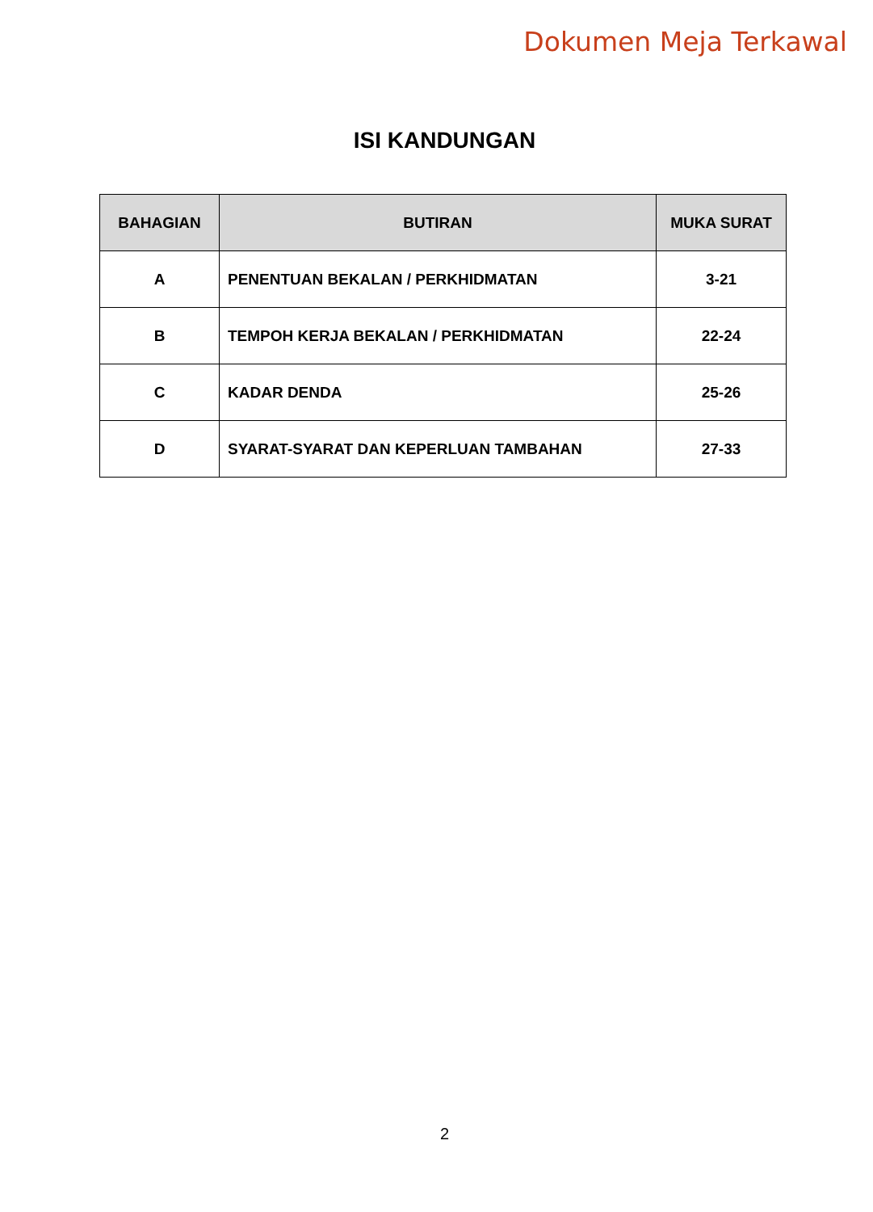Dokumen Meja Terkawal
ISI KANDUNGAN
| BAHAGIAN | BUTIRAN | MUKA SURAT |
| --- | --- | --- |
| A | PENENTUAN BEKALAN / PERKHIDMATAN | 3-21 |
| B | TEMPOH KERJA BEKALAN / PERKHIDMATAN | 22-24 |
| C | KADAR DENDA | 25-26 |
| D | SYARAT-SYARAT DAN KEPERLUAN TAMBAHAN | 27-33 |
2